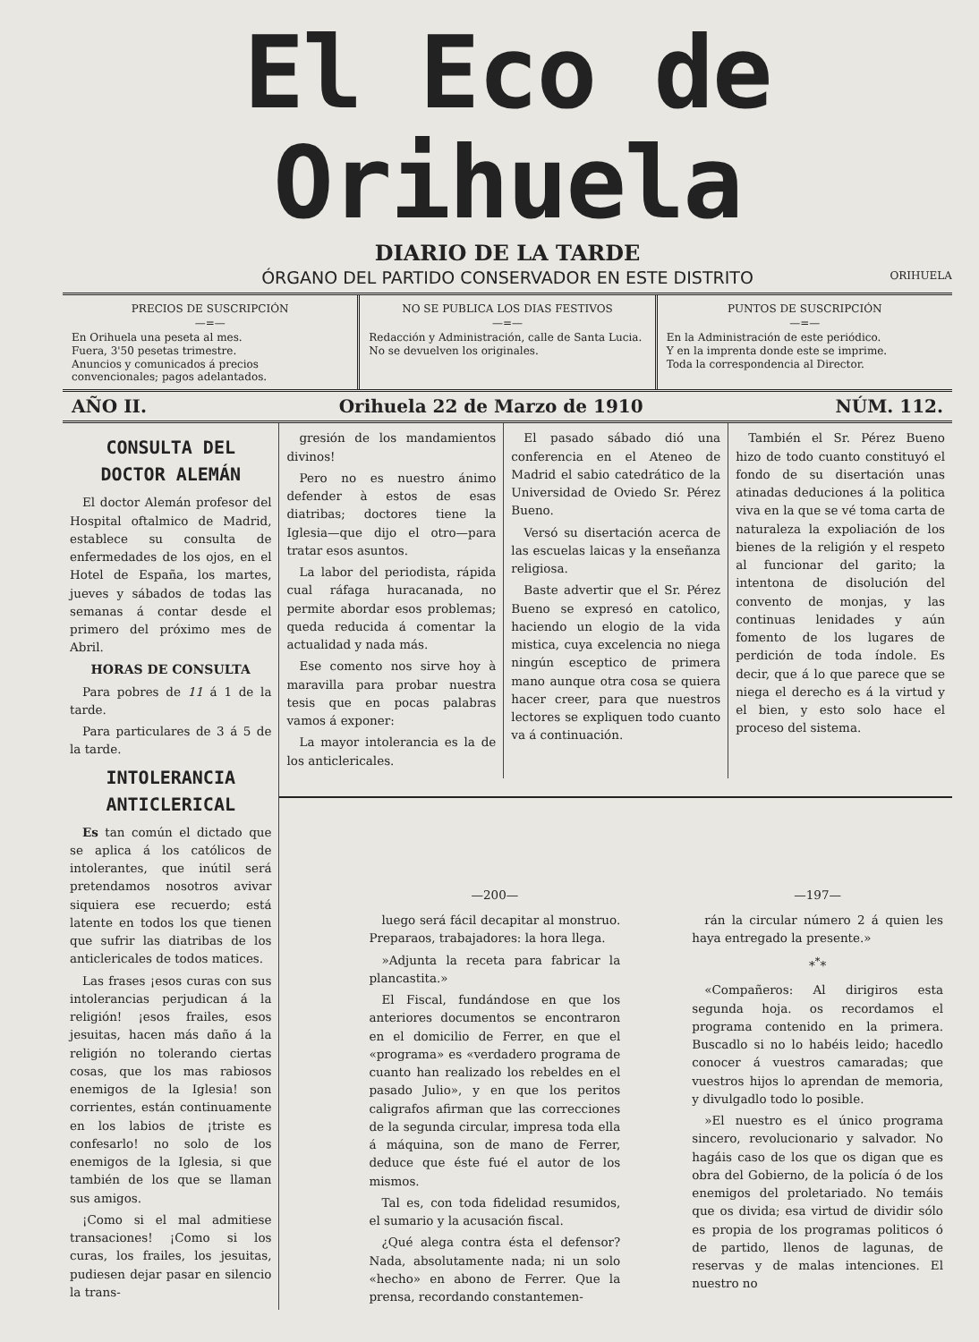El Eco de Orihuela
DIARIO DE LA TARDE
ÓRGANO DEL PARTIDO CONSERVADOR EN ESTE DISTRITO
ORIHUELA
PRECIOS DE SUSCRIPCIÓN
—=—
En Orihuela una peseta al mes.
Fuera, 3'50 pesetas trimestre.
Anuncios y comunicados á precios convencionales; pagos adelantados.
NO SE PUBLICA LOS DIAS FESTIVOS
—=—
Redacción y Administración, calle de Santa Lucia.
No se devuelven los originales.
PUNTOS DE SUSCRIPCIÓN
—=—
En la Administración de este periódico.
Y en la imprenta donde este se imprime.
Toda la correspondencia al Director.
AÑO II. Orihuela 22 de Marzo de 1910 NÚM. 112.
CONSULTA DEL DOCTOR ALEMÁN
El doctor Alemán profesor del Hospital oftalmico de Madrid, establece su consulta de enfermedades de los ojos, en el Hotel de España, los martes, jueves y sábados de todas las semanas á contar desde el primero del próximo mes de Abril.
HORAS DE CONSULTA
Para pobres de 11 á 1 de la tarde.
Para particulares de 3 á 5 de la tarde.
INTOLERANCIA ANTICLERICAL
Es tan común el dictado que se aplica á los católicos de intolerantes, que inútil será pretendamos nosotros avivar siquiera ese recuerdo; está latente en todos los que tienen que sufrir las diatribas de los anticlericales de todos matices.
Las frases ¡esos curas con sus intolerancias perjudican á la religión! ¡esos frailes, esos jesuitas, hacen más daño á la religión no tolerando ciertas cosas, que los mas rabiosos enemigos de la Iglesia! son corrientes, están continuamente en los labios de ¡triste es confesarlo! no solo de los enemigos de la Iglesia, si que también de los que se llaman sus amigos.
¡Como si el mal admitiese transaciones! ¡Como si los curas, los frailes, los jesuitas, pudiesen dejar pasar en silencio la trans-
gresión de los mandamientos divinos!
Pero no es nuestro ánimo defender à estos de esas diatribas; doctores tiene la Iglesia—que dijo el otro—para tratar esos asuntos.
La labor del periodista, rápida cual ráfaga huracanada, no permite abordar esos problemas; queda reducida á comentar la actualidad y nada más.
Ese comento nos sirve hoy à maravilla para probar nuestra tesis que en pocas palabras vamos á exponer:
La mayor intolerancia es la de los anticlericales.
El pasado sábado dió una conferencia en el Ateneo de Madrid el sabio catedrático de la Universidad de Oviedo Sr. Pérez Bueno.
Versó su disertación acerca de las escuelas laicas y la enseñanza religiosa.
Baste advertir que el Sr. Pérez Bueno se expresó en catolico, haciendo un elogio de la vida mistica, cuya excelencia no niega ningún esceptico de primera mano aunque otra cosa se quiera hacer creer, para que nuestros lectores se expliquen todo cuanto va á continuación.
También el Sr. Pérez Bueno hizo de todo cuanto constituyó el fondo de su disertación unas atinadas deduciones á la politica viva en la que se vé toma carta de naturaleza la expoliación de los bienes de la religión y el respeto al funcionar del garito; la intentona de disolución del convento de monjas, y las continuas lenidades y aún fomento de los lugares de perdición de toda índole. Es decir, que á lo que parece que se niega el derecho es á la virtud y el bien, y esto solo hace el proceso del sistema.
—200—
luego será fácil decapitar al monstruo. Preparaos, trabajadores: la hora llega.
»Adjunta la receta para fabricar la plancastita.»
El Fiscal, fundándose en que los anteriores documentos se encontraron en el domicilio de Ferrer, en que el «programa» es «verdadero programa de cuanto han realizado los rebeldes en el pasado Julio», y en que los peritos caligrafos afirman que las correcciones de la segunda circular, impresa toda ella á máquina, son de mano de Ferrer, deduce que éste fué el autor de los mismos.
Tal es, con toda fidelidad resumidos, el sumario y la acusación fiscal.
¿Qué alega contra ésta el defensor? Nada, absolutamente nada; ni un solo «hecho» en abono de Ferrer. Que la prensa, recordando constantemen-
—197—
rán la circular número 2 á quien les haya entregado la presente.»
*<sup>*</sup>*
«Compañeros: Al dirigiros esta segunda hoja. os recordamos el programa contenido en la primera. Buscadlo si no lo habéis leido; hacedlo conocer á vuestros camaradas; que vuestros hijos lo aprendan de memoria, y divulgadlo todo lo posible.
»El nuestro es el único programa sincero, revolucionario y salvador. No hagáis caso de los que os digan que es obra del Gobierno, de la policía ó de los enemigos del proletariado. No temáis que os divida; esa virtud de dividir sólo es propia de los programas politicos ó de partido, llenos de lagunas, de reservas y de malas intenciones. El nuestro no